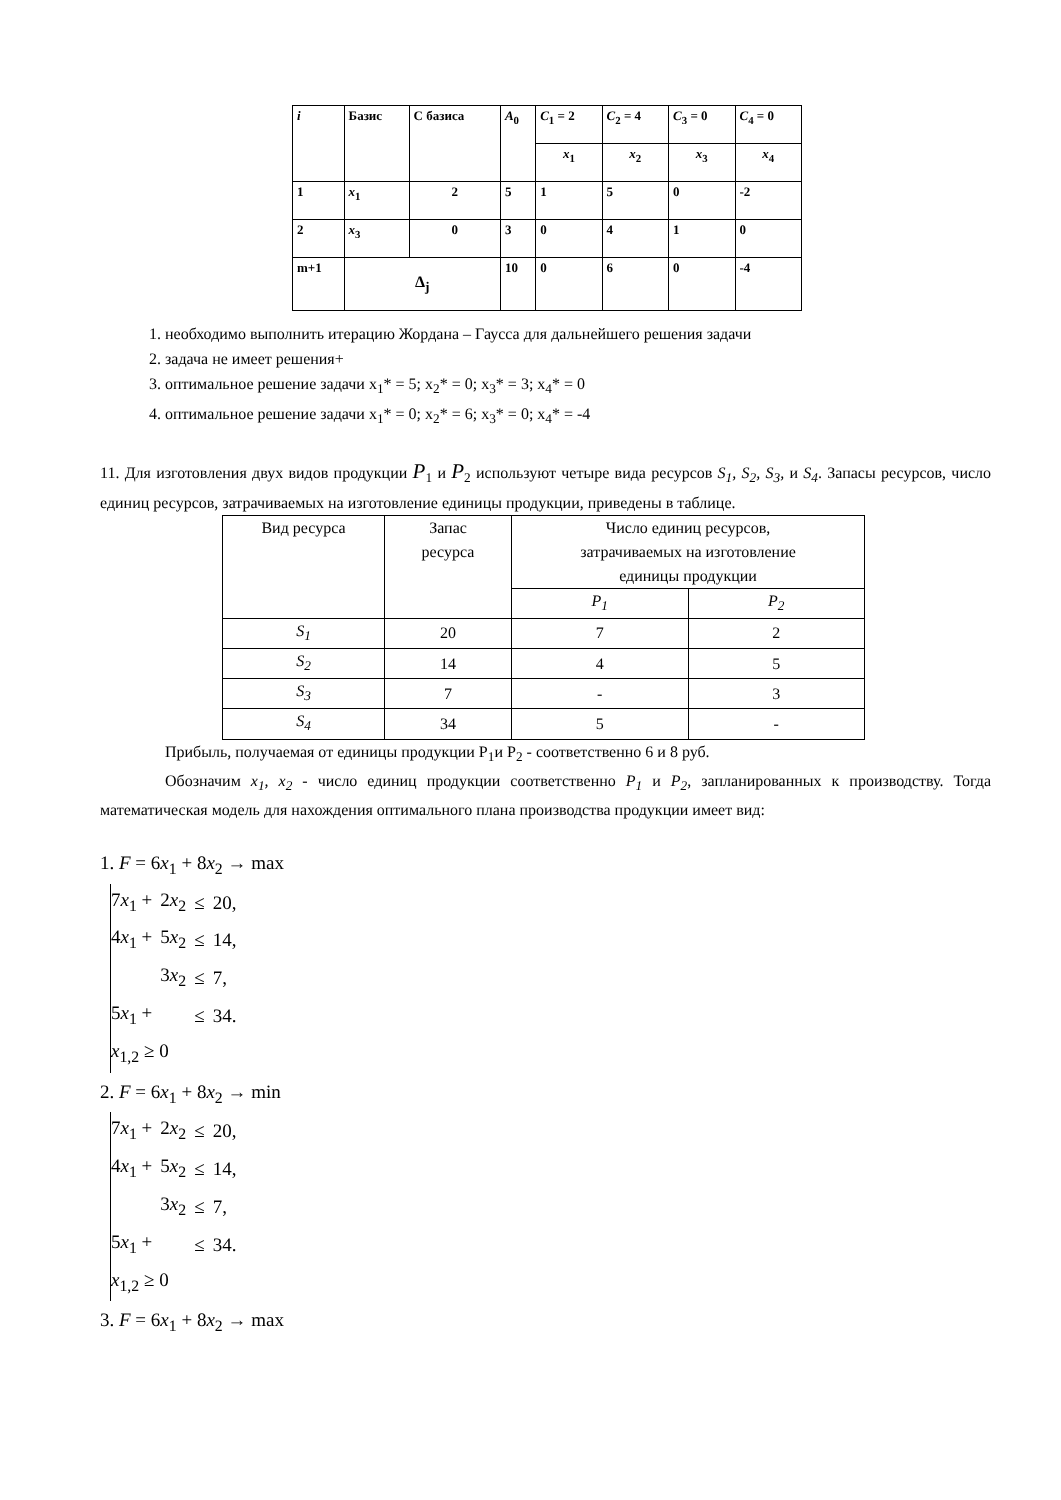| i | Базис | С базиса | A<sub>0</sub> | C<sub>1</sub> = 2 | C<sub>2</sub> = 4 | C<sub>3</sub> = 0 | C<sub>4</sub> = 0 |
| | | | | x<sub>1</sub> | x<sub>2</sub> | x<sub>3</sub> | x<sub>4</sub> |
| 1 | x<sub>1</sub> | 2 | 5 | 1 | 5 | 0 | -2 |
| 2 | x<sub>3</sub> | 0 | 3 | 0 | 4 | 1 | 0 |
| m+1 | Δ<sub>j</sub> | | 10 | 0 | 6 | 0 | -4 |
1. необходимо выполнить итерацию Жордана – Гаусса для дальнейшего решения задачи
2. задача не имеет решения+
3. оптимальное решение задачи x<sub>1</sub>* = 5; x<sub>2</sub>* = 0; x<sub>3</sub>* = 3; x<sub>4</sub>* = 0
4. оптимальное решение задачи x<sub>1</sub>* = 0; x<sub>2</sub>* = 6; x<sub>3</sub>* = 0; x<sub>4</sub>* = -4
11. Для изготовления двух видов продукции P<sub>1</sub> и P<sub>2</sub> используют четыре вида ресурсов S<sub>1</sub>, S<sub>2</sub>, S<sub>3</sub>, и S<sub>4</sub>. Запасы ресурсов, число единиц ресурсов, затрачиваемых на изготовление единицы продукции, приведены в таблице.
| Вид ресурса | Запас ресурса | Число единиц ресурсов, затрачиваемых на изготовление единицы продукции | |
| | | P<sub>1</sub> | P<sub>2</sub> |
| S<sub>1</sub> | 20 | 7 | 2 |
| S<sub>2</sub> | 14 | 4 | 5 |
| S<sub>3</sub> | 7 | - | 3 |
| S<sub>4</sub> | 34 | 5 | - |
Прибыль, получаемая от единицы продукции P<sub>1</sub>и P<sub>2</sub> - соответственно 6 и 8 руб.
Обозначим x<sub>1</sub>, x<sub>2</sub> - число единиц продукции соответственно P<sub>1</sub> и P<sub>2</sub>, запланированных к производству. Тогда математическая модель для нахождения оптимального плана производства продукции имеет вид:
1. F = 6x<sub>1</sub> + 8x<sub>2</sub> → max
| 7 x<sub>1</sub> + | 2 x<sub>2</sub> | ≤ | 20, |
| 4 x<sub>1</sub> + | 5 x<sub>2</sub> | ≤ | 14, |
| | 3 x<sub>2</sub> | ≤ | 7, |
| 5 x<sub>1</sub> + | | ≤ | 34. |
| x<sub>1,2</sub> ≥ 0 | | | |
2. F = 6x<sub>1</sub> + 8x<sub>2</sub> → min
| 7 x<sub>1</sub> + | 2 x<sub>2</sub> | ≤ | 20, |
| 4 x<sub>1</sub> + | 5 x<sub>2</sub> | ≤ | 14, |
| | 3 x<sub>2</sub> | ≤ | 7, |
| 5 x<sub>1</sub> + | | ≤ | 34. |
| x<sub>1,2</sub> ≥ 0 | | | |
3. F = 6x<sub>1</sub> + 8x<sub>2</sub> → max